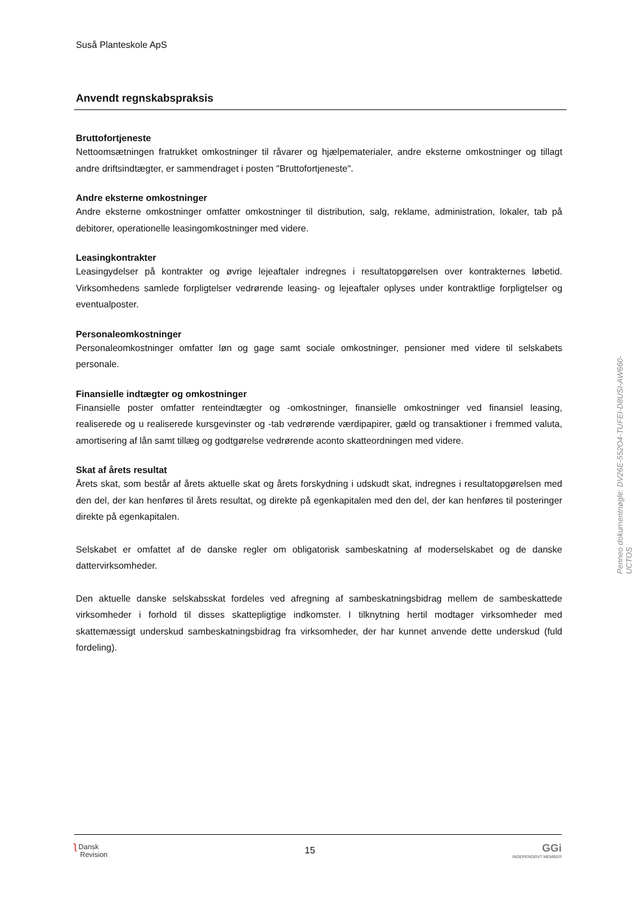Suså Planteskole ApS
Anvendt regnskabspraksis
Bruttofortjeneste
Nettoomsætningen fratrukket omkostninger til råvarer og hjælpematerialer, andre eksterne omkostninger og tillagt andre driftsindtægter, er sammendraget i posten "Bruttofortjeneste".
Andre eksterne omkostninger
Andre eksterne omkostninger omfatter omkostninger til distribution, salg, reklame, administration, lokaler, tab på debitorer, operationelle leasingomkostninger med videre.
Leasingkontrakter
Leasingydelser på kontrakter og øvrige lejeaftaler indregnes i resultatopgørelsen over kontrakternes løbetid. Virksomhedens samlede forpligtelser vedrørende leasing- og lejeaftaler oplyses under kontraktlige forpligtelser og eventualposter.
Personaleomkostninger
Personaleomkostninger omfatter løn og gage samt sociale omkostninger, pensioner med videre til selskabets personale.
Finansielle indtægter og omkostninger
Finansielle poster omfatter renteindtægter og -omkostninger, finansielle omkostninger ved finansiel leasing, realiserede og u realiserede kursgevinster og -tab vedrørende værdipapirer, gæld og transaktioner i fremmed valuta, amortisering af lån samt tillæg og godtgørelse vedrørende aconto skatteordningen med videre.
Skat af årets resultat
Årets skat, som består af årets aktuelle skat og årets forskydning i udskudt skat, indregnes i resultatopgørelsen med den del, der kan henføres til årets resultat, og direkte på egenkapitalen med den del, der kan henføres til posteringer direkte på egenkapitalen.
Selskabet er omfattet af de danske regler om obligatorisk sambeskatning af moderselskabet og de danske dattervirksomheder.
Den aktuelle danske selskabsskat fordeles ved afregning af sambeskatningsbidrag mellem de sambeskattede virksomheder i forhold til disses skattepligtige indkomster. I tilknytning hertil modtager virksomheder med skattemæssigt underskud sambeskatningsbidrag fra virksomheder, der har kunnet anvende dette underskud (fuld fordeling).
Penneo dokumentnøgle: DV26E-552O4-TUFEI-D8USI-AW660-UCTOS
ʅ Dansk
Revision
15
GGi
INDEPENDENT MEMBER